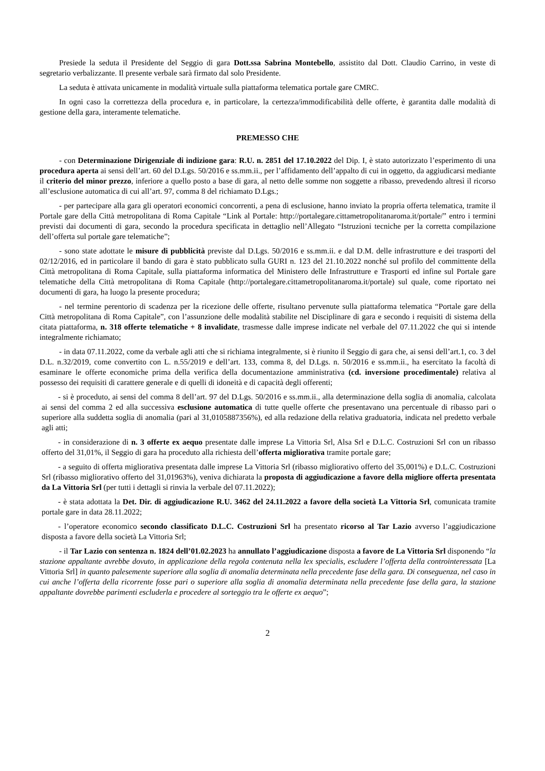Presiede la seduta il Presidente del Seggio di gara Dott.ssa Sabrina Montebello, assistito dal Dott. Claudio Carrino, in veste di segretario verbalizzante. Il presente verbale sarà firmato dal solo Presidente.
La seduta è attivata unicamente in modalità virtuale sulla piattaforma telematica portale gare CMRC.
In ogni caso la correttezza della procedura e, in particolare, la certezza/immodificabilità delle offerte, è garantita dalle modalità di gestione della gara, interamente telematiche.
PREMESSO CHE
- con Determinazione Dirigenziale di indizione gara: R.U. n. 2851 del 17.10.2022 del Dip. I, è stato autorizzato l’esperimento di una procedura aperta ai sensi dell’art. 60 del D.Lgs. 50/2016 e ss.mm.ii., per l’affidamento dell’appalto di cui in oggetto, da aggiudicarsi mediante il criterio del minor prezzo, inferiore a quello posto a base di gara, al netto delle somme non soggette a ribasso, prevedendo altresì il ricorso all’esclusione automatica di cui all’art. 97, comma 8 del richiamato D.Lgs.;
- per partecipare alla gara gli operatori economici concorrenti, a pena di esclusione, hanno inviato la propria offerta telematica, tramite il Portale gare della Città metropolitana di Roma Capitale “Link al Portale: http://portalegare.cittametropolitanaroma.it/portale/” entro i termini previsti dai documenti di gara, secondo la procedura specificata in dettaglio nell’Allegato “Istruzioni tecniche per la corretta compilazione dell’offerta sul portale gare telematiche”;
- sono state adottate le misure di pubblicità previste dal D.Lgs. 50/2016 e ss.mm.ii. e dal D.M. delle infrastrutture e dei trasporti del 02/12/2016, ed in particolare il bando di gara è stato pubblicato sulla GURI n. 123 del 21.10.2022 nonché sul profilo del committente della Città metropolitana di Roma Capitale, sulla piattaforma informatica del Ministero delle Infrastrutture e Trasporti ed infine sul Portale gare telematiche della Città metropolitana di Roma Capitale (http://portalegare.cittametropolitanaroma.it/portale) sul quale, come riportato nei documenti di gara, ha luogo la presente procedura;
- nel termine perentorio di scadenza per la ricezione delle offerte, risultano pervenute sulla piattaforma telematica “Portale gare della Città metropolitana di Roma Capitale”, con l’assunzione delle modalità stabilite nel Disciplinare di gara e secondo i requisiti di sistema della citata piattaforma, n. 318 offerte telematiche + 8 invalidate, trasmesse dalle imprese indicate nel verbale del 07.11.2022 che qui si intende integralmente richiamato;
- in data 07.11.2022, come da verbale agli atti che si richiama integralmente, si è riunito il Seggio di gara che, ai sensi dell’art.1, co. 3 del D.L. n.32/2019, come convertito con L. n.55/2019 e dell’art. 133, comma 8, del D.Lgs. n. 50/2016 e ss.mm.ii., ha esercitato la facoltà di esaminare le offerte economiche prima della verifica della documentazione amministrativa (cd. inversione procedimentale) relativa al possesso dei requisiti di carattere generale e di quelli di idoneità e di capacità degli offerenti;
- si è proceduto, ai sensi del comma 8 dell’art. 97 del D.Lgs. 50/2016 e ss.mm.ii., alla determinazione della soglia di anomalia, calcolata ai sensi del comma 2 ed alla successiva esclusione automatica di tutte quelle offerte che presentavano una percentuale di ribasso pari o superiore alla suddetta soglia di anomalia (pari al 31,0105887356%), ed alla redazione della relativa graduatoria, indicata nel predetto verbale agli atti;
- in considerazione di n. 3 offerte ex aequo presentate dalle imprese La Vittoria Srl, Alsa Srl e D.L.C. Costruzioni Srl con un ribasso offerto del 31,01%, il Seggio di gara ha proceduto alla richiesta dell’offerta migliorativa tramite portale gare;
- a seguito di offerta migliorativa presentata dalle imprese La Vittoria Srl (ribasso migliorativo offerto del 35,001%) e D.L.C. Costruzioni Srl (ribasso migliorativo offerto del 31,01963%), veniva dichiarata la proposta di aggiudicazione a favore della migliore offerta presentata da La Vittoria Srl (per tutti i dettagli si rinvia la verbale del 07.11.2022);
- è stata adottata la Det. Dir. di aggiudicazione R.U. 3462 del 24.11.2022 a favore della società La Vittoria Srl, comunicata tramite portale gare in data 28.11.2022;
- l’operatore economico secondo classificato D.L.C. Costruzioni Srl ha presentato ricorso al Tar Lazio avverso l’aggiudicazione disposta a favore della società La Vittoria Srl;
- il Tar Lazio con sentenza n. 1824 dell’01.02.2023 ha annullato l’aggiudicazione disposta a favore de La Vittoria Srl disponendo “la stazione appaltante avrebbe dovuto, in applicazione della regola contenuta nella lex specialis, escludere l’offerta della controinteressata [La Vittoria Srl] in quanto palesemente superiore alla soglia di anomalia determinata nella precedente fase della gara. Di conseguenza, nel caso in cui anche l’offerta della ricorrente fosse pari o superiore alla soglia di anomalia determinata nella precedente fase della gara, la stazione appaltante dovrebbe parimenti escluderla e procedere al sorteggio tra le offerte ex aequo”;
2